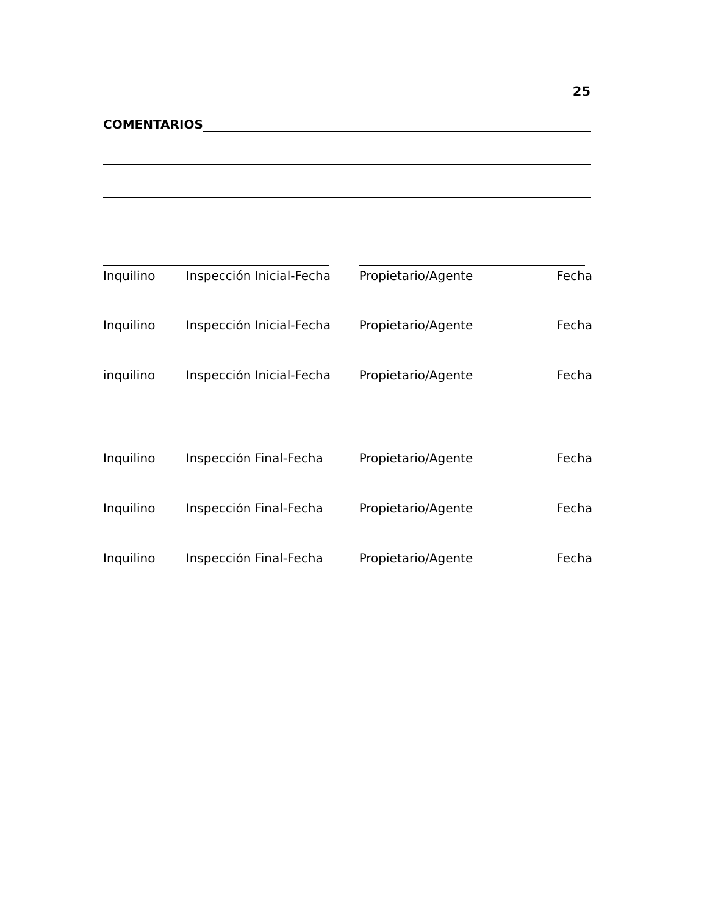25
COMENTARIOS
Inquilino Inspección Inicial-Fecha Propietario/Agente Fecha
Inquilino Inspección Inicial-Fecha Propietario/Agente Fecha
inquilino Inspección Inicial-Fecha Propietario/Agente Fecha
Inquilino Inspección Final-Fecha Propietario/Agente Fecha
Inquilino Inspección Final-Fecha Propietario/Agente Fecha
Inquilino Inspección Final-Fecha Propietario/Agente Fecha